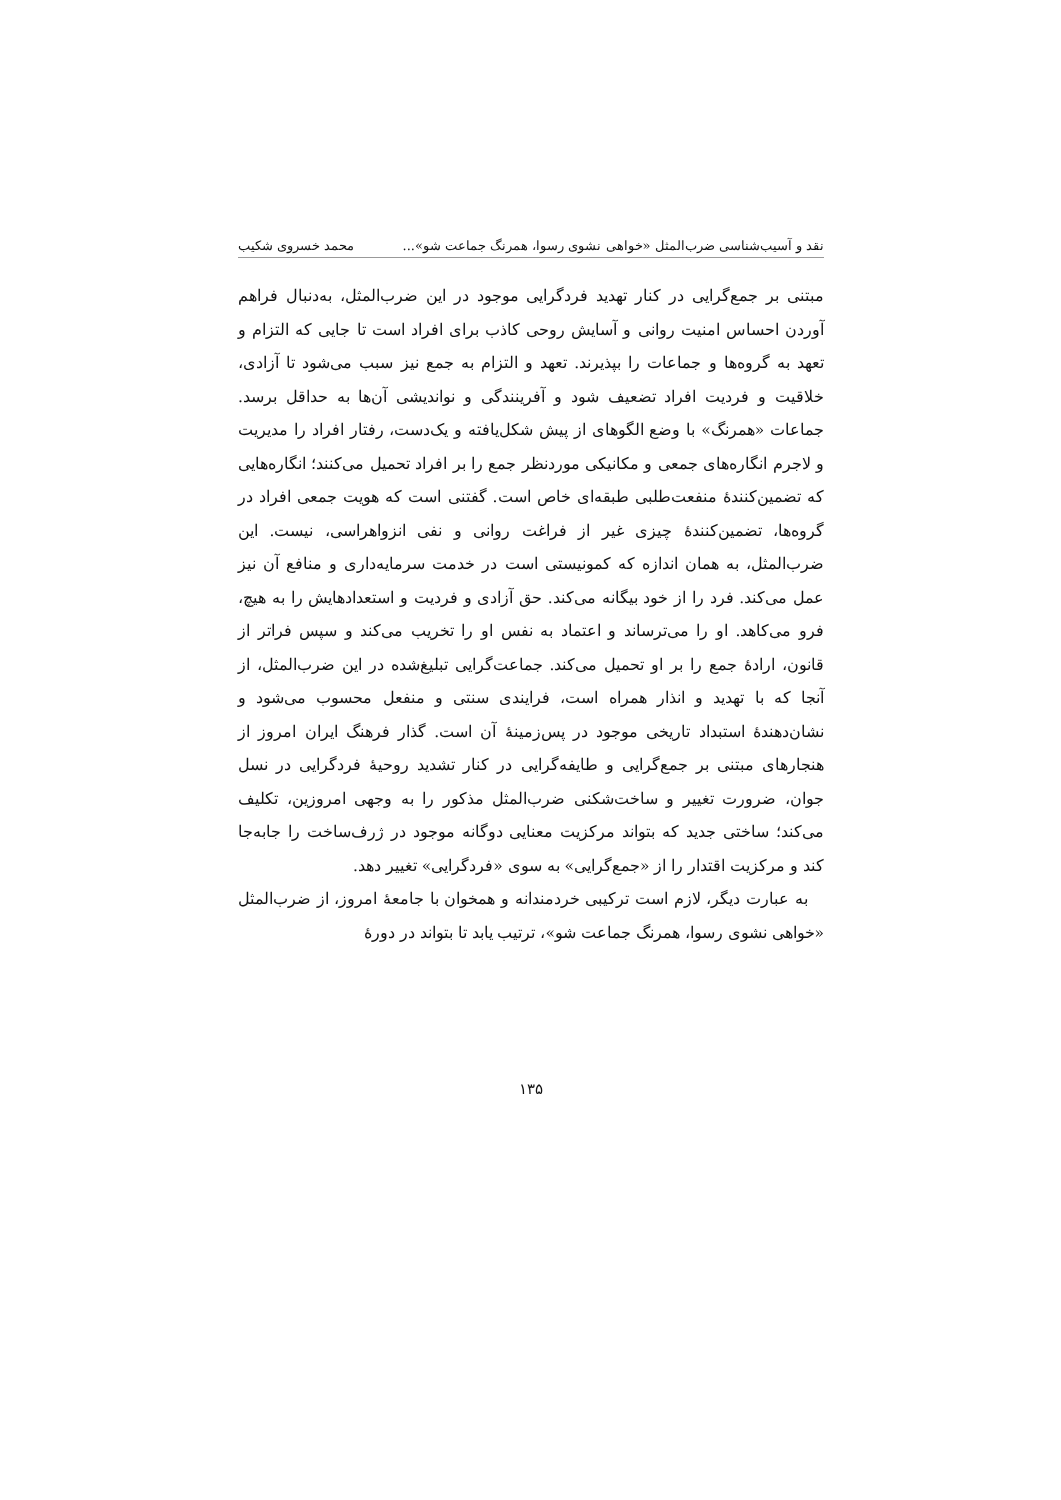نقد و آسیب‌شناسی ضرب‌المثل «خواهی نشوی رسوا، همرنگ جماعت شو»... محمد خسروی شکیب
مبتنی بر جمع‌گرایی در کنار تهدید فردگرایی موجود در این ضرب‌المثل، به‌دنبال فراهم آوردن احساس امنیت روانی و آسایش روحی کاذب برای افراد است تا جایی که التزام و تعهد به گروه‌ها و جماعات را بپذیرند. تعهد و التزام به جمع نیز سبب می‌شود تا آزادی، خلاقیت و فردیت افراد تضعیف شود و آفرینندگی و نواندیشی آن‌ها به حداقل برسد. جماعات «همرنگ» با وضع الگوهای از پیش شکل‌یافته و یک‌دست، رفتار افراد را مدیریت و لاجرم انگاره‌های جمعی و مکانیکی موردنظر جمع را بر افراد تحمیل می‌کنند؛ انگاره‌هایی که تضمین‌کنندهٔ منفعت‌طلبی طبقه‌ای خاص است. گفتنی است که هویت جمعی افراد در گروه‌ها، تضمین‌کنندهٔ چیزی غیر از فراغت روانی و نفی انزواهراسی، نیست. این ضرب‌المثل، به همان اندازه که کمونیستی است در خدمت سرمایه‌داری و منافع آن نیز عمل می‌کند. فرد را از خود بیگانه می‌کند. حق آزادی و فردیت و استعدادهایش را به هیچ، فرو می‌کاهد. او را می‌ترساند و اعتماد به نفس او را تخریب می‌کند و سپس فراتر از قانون، ارادهٔ جمع را بر او تحمیل می‌کند. جماعت‌گرایی تبلیغ‌شده در این ضرب‌المثل، از آنجا که با تهدید و انذار همراه است، فرایندی سنتی و منفعل محسوب می‌شود و نشان‌دهندهٔ استبداد تاریخی موجود در پس‌زمینهٔ آن است. گذار فرهنگ ایران امروز از هنجارهای مبتنی بر جمع‌گرایی و طایفه‌گرایی در کنار تشدید روحیهٔ فردگرایی در نسل جوان، ضرورت تغییر و ساخت‌شکنی ضرب‌المثل مذکور را به وجهی امروزین، تکلیف می‌کند؛ ساختی جدید که بتواند مرکزیت معنایی دوگانه موجود در ژرف‌ساخت را جابه‌جا کند و مرکزیت اقتدار را از «جمع‌گرایی» به سوی «فردگرایی» تغییر دهد.
به عبارت دیگر، لازم است ترکیبی خردمندانه و همخوان با جامعهٔ امروز، از ضرب‌المثل «خواهی نشوی رسوا، همرنگ جماعت شو»، ترتیب یابد تا بتواند در دورهٔ
۱۳۵